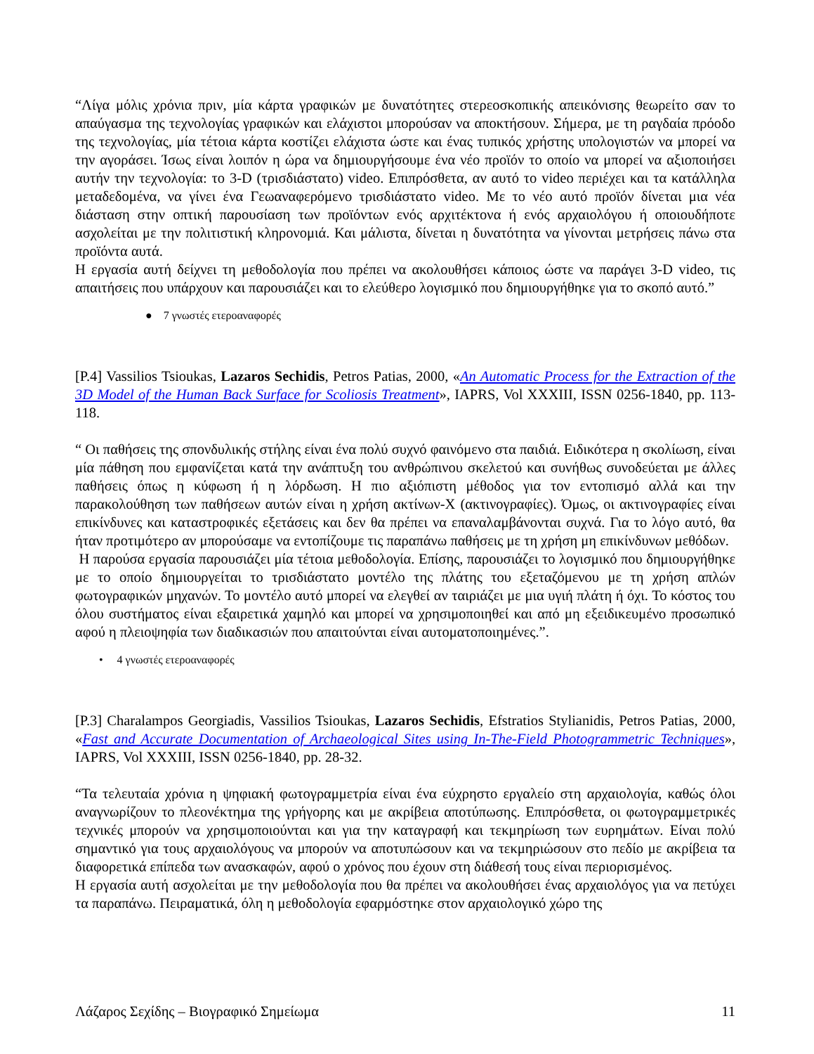“Λίγα μόλις χρόνια πριν, μία κάρτα γραφικών με δυνατότητες στερεοσκοπικής απεικόνισης θεωρείτο σαν το απαύγασμα της τεχνολογίας γραφικών και ελάχιστοι μπορούσαν να αποκτήσουν. Σήμερα, με τη ραγδαία πρόοδο της τεχνολογίας, μία τέτοια κάρτα κοστίζει ελάχιστα ώστε και ένας τυπικός χρήστης υπολογιστών να μπορεί να την αγοράσει. Ίσως είναι λοιπόν η ώρα να δημιουργήσουμε ένα νέο προϊόν το οποίο να μπορεί να αξιοποιήσει αυτήν την τεχνολογία: το 3-D (τρισδιάστατο) video. Επιπρόσθετα, αν αυτό το video περιέχει και τα κατάλληλα μεταδεδομένα, να γίνει ένα Γεωαναφερόμενο τρισδιάστατο video. Με το νέο αυτό προϊόν δίνεται μια νέα διάσταση στην οπτική παρουσίαση των προϊόντων ενός αρχιτέκτονα ή ενός αρχαιολόγου ή οποιουδήποτε ασχολείται με την πολιτιστική κληρονομιά. Και μάλιστα, δίνεται η δυνατότητα να γίνονται μετρήσεις πάνω στα προϊόντα αυτά.
Η εργασία αυτή δείχνει τη μεθοδολογία που πρέπει να ακολουθήσει κάποιος ώστε να παράγει 3-D video, τις απαιτήσεις που υπάρχουν και παρουσιάζει και το ελεύθερο λογισμικό που δημιουργήθηκε για το σκοπό αυτό.”
● 7 γνωστές ετεροαναφορές
[P.4] Vassilios Tsioukas, Lazaros Sechidis, Petros Patias, 2000, «An Automatic Process for the Extraction of the 3D Model of the Human Back Surface for Scoliosis Treatment», IAPRS, Vol XXXIII, ISSN 0256-1840, pp. 113-118.
“ Οι παθήσεις της σπονδυλικής στήλης είναι ένα πολύ συχνό φαινόμενο στα παιδιά. Ειδικότερα η σκολίωση, είναι μία πάθηση που εμφανίζεται κατά την ανάπτυξη του ανθρώπινου σκελετού και συνήθως συνοδεύεται με άλλες παθήσεις όπως η κύφωση ή η λόρδωση. Η πιο αξιόπιστη μέθοδος για τον εντοπισμό αλλά και την παρακολούθηση των παθήσεων αυτών είναι η χρήση ακτίνων-Χ (ακτινογραφίες). Όμως, οι ακτινογραφίες είναι επικίνδυνες και καταστροφικές εξετάσεις και δεν θα πρέπει να επαναλαμβάνονται συχνά. Για το λόγο αυτό, θα ήταν προτιμότερο αν μπορούσαμε να εντοπίζουμε τις παραπάνω παθήσεις με τη χρήση μη επικίνδυνων μεθόδων.
Η παρούσα εργασία παρουσιάζει μία τέτοια μεθοδολογία. Επίσης, παρουσιάζει το λογισμικό που δημιουργήθηκε με το οποίο δημιουργείται το τρισδιάστατο μοντέλο της πλάτης του εξεταζόμενου με τη χρήση απλών φωτογραφικών μηχανών. Το μοντέλο αυτό μπορεί να ελεγθεί αν ταιριάζει με μια υγιή πλάτη ή όχι. Το κόστος του όλου συστήματος είναι εξαιρετικά χαμηλό και μπορεί να χρησιμοποιηθεί και από μη εξειδικευμένο προσωπικό αφού η πλειοψηφία των διαδικασιών που απαιτούνται είναι αυτοματοποιημένες.”.
• 4 γνωστές ετεροαναφορές
[P.3] Charalampos Georgiadis, Vassilios Tsioukas, Lazaros Sechidis, Efstratios Stylianidis, Petros Patias, 2000, «Fast and Accurate Documentation of Archaeological Sites using In-The-Field Photogrammetric Techniques», IAPRS, Vol XXXIII, ISSN 0256-1840, pp. 28-32.
“Τα τελευταία χρόνια η ψηφιακή φωτογραμμετρία είναι ένα εύχρηστο εργαλείο στη αρχαιολογία, καθώς όλοι αναγνωρίζουν το πλεονέκτημα της γρήγορης και με ακρίβεια αποτύπωσης. Επιπρόσθετα, οι φωτογραμμετρικές τεχνικές μπορούν να χρησιμοποιούνται και για την καταγραφή και τεκμηρίωση των ευρημάτων. Είναι πολύ σημαντικό για τους αρχαιολόγους να μπορούν να αποτυπώσουν και να τεκμηριώσουν στο πεδίο με ακρίβεια τα διαφορετικά επίπεδα των ανασκαφών, αφού ο χρόνος που έχουν στη διάθεσή τους είναι περιορισμένος.
Η εργασία αυτή ασχολείται με την μεθοδολογία που θα πρέπει να ακολουθήσει ένας αρχαιολόγος για να πετύχει τα παραπάνω. Πειραματικά, όλη η μεθοδολογία εφαρμόστηκε στον αρχαιολογικό χώρο της
Λάζαρος Σεχίδης – Βιογραφικό Σημείωμα 11